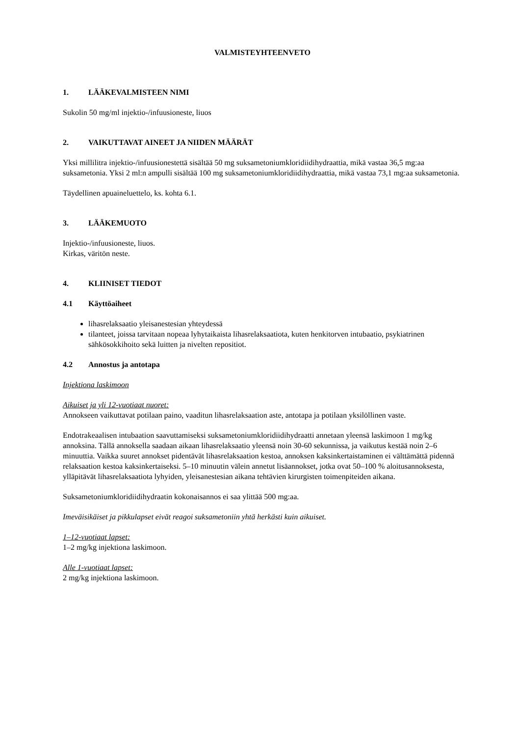VALMISTEYHTEENVETO
1. LÄÄKEVALMISTEEN NIMI
Sukolin 50 mg/ml injektio-/infuusioneste, liuos
2. VAIKUTTAVAT AINEET JA NIIDEN MÄÄRÄT
Yksi millilitra injektio-/infuusionestettä sisältää 50 mg suksametoniumkloridiidihydraattia, mikä vastaa 36,5 mg:aa suksametonia. Yksi 2 ml:n ampulli sisältää 100 mg suksametoniumkloridiidihydraattia, mikä vastaa 73,1 mg:aa suksametonia.
Täydellinen apuaineluettelo, ks. kohta 6.1.
3. LÄÄKEMUOTO
Injektio-/infuusioneste, liuos.
Kirkas, väritön neste.
4. KLIINISET TIEDOT
4.1 Käyttöaiheet
lihasrelaksaatio yleisanestesian yhteydessä
tilanteet, joissa tarvitaan nopeaa lyhytaikaista lihasrelaksaatiota, kuten henkitorven intubaatio, psykiatrinen sähkösokkihoito sekä luitten ja nivelten repositiot.
4.2 Annostus ja antotapa
Injektiona laskimoon
Aikuiset ja yli 12-vuotiaat nuoret:
Annokseen vaikuttavat potilaan paino, vaaditun lihasrelaksaation aste, antotapa ja potilaan yksilöllinen vaste.
Endotrakeaalisen intubaation saavuttamiseksi suksametoniumkloridiidihydraatti annetaan yleensä laskimoon 1 mg/kg annoksina. Tällä annoksella saadaan aikaan lihasrelaksaatio yleensä noin 30-60 sekunnissa, ja vaikutus kestää noin 2–6 minuuttia. Vaikka suuret annokset pidentävät lihasrelaksaation kestoa, annoksen kaksinkertaistaminen ei välttämättä pidennä relaksaation kestoa kaksinkertaiseksi. 5–10 minuutin välein annetut lisäannokset, jotka ovat 50–100 % aloitusannoksesta, ylläpitävät lihasrelaksaatiota lyhyiden, yleisanestesian aikana tehtävien kirurgisten toimenpiteiden aikana.
Suksametoniumkloridiidihydraatin kokonaisannos ei saa ylittää 500 mg:aa.
Imeväisikäiset ja pikkulapset eivät reagoi suksametoniin yhtä herkästi kuin aikuiset.
1–12-vuotiaat lapset:
1–2 mg/kg injektiona laskimoon.
Alle 1-vuotiaat lapset:
2 mg/kg injektiona laskimoon.